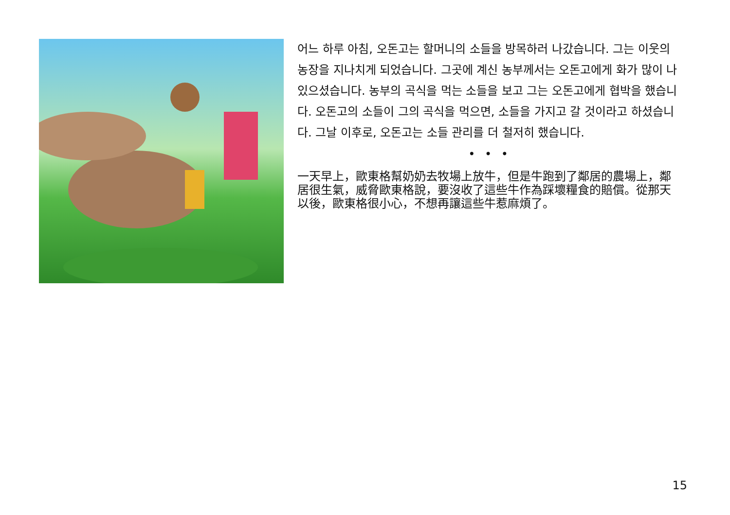어느 하루 아침, 오돈고는 할머니의 소들을 방목하러 나갔습니다. 그는 이웃의 농장을 지나치게 되었습니다. 그곳에 계신 농부께서는 오돈고에게 화가 많이 나있으셨습니다. 농부의 곡식을 먹는 소들을 보고 그는 오돈고에게 협박을 했습니다. 오돈고의 소들이 그의 곡식을 먹으면, 소들을 가지고 갈 것이라고 하셨습니다. 그날 이후로, 오돈고는 소들 관리를 더 철저히 했습니다.
• • •
一天早上，歐東格幫奶奶去牧場上放牛，但是牛跑到了鄰居的農場上，鄰居很生氣，威脅歐東格說，要沒收了這些牛作為踩壞糧食的賠償。從那天以後，歐東格很小心，不想再讓這些牛惹麻煩了。
15